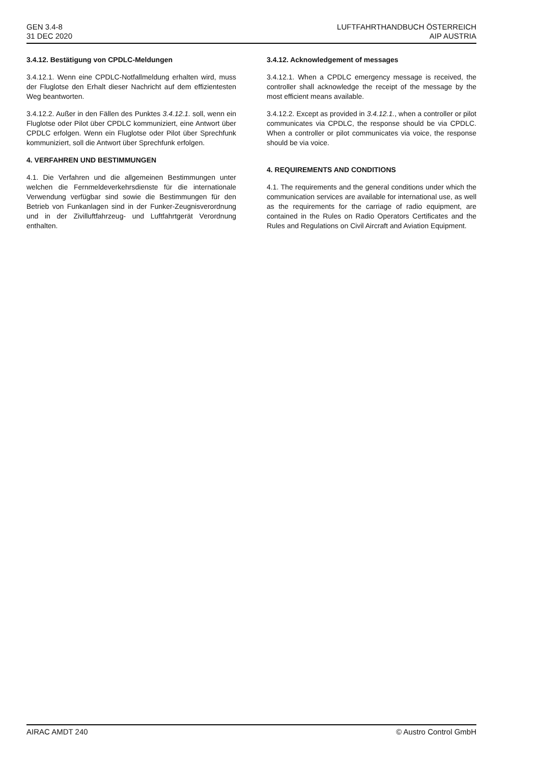GEN 3.4-8
31 DEC 2020
LUFTFAHRTHANDBUCH ÖSTERREICH
AIP AUSTRIA
3.4.12. Bestätigung von CPDLC-Meldungen
3.4.12.1. Wenn eine CPDLC-Notfallmeldung erhalten wird, muss der Fluglotse den Erhalt dieser Nachricht auf dem effizientesten Weg beantworten.
3.4.12.2. Außer in den Fällen des Punktes 3.4.12.1. soll, wenn ein Fluglotse oder Pilot über CPDLC kommuniziert, eine Antwort über CPDLC erfolgen. Wenn ein Fluglotse oder Pilot über Sprechfunk kommuniziert, soll die Antwort über Sprechfunk erfolgen.
4. VERFAHREN UND BESTIMMUNGEN
4.1. Die Verfahren und die allgemeinen Bestimmungen unter welchen die Fernmeldeverkehrsdienste für die internationale Verwendung verfügbar sind sowie die Bestimmungen für den Betrieb von Funkanlagen sind in der Funker-Zeugnisverordnung und in der Zivilluftfahrzeug- und Luftfahrtgerät Verordnung enthalten.
3.4.12. Acknowledgement of messages
3.4.12.1. When a CPDLC emergency message is received, the controller shall acknowledge the receipt of the message by the most efficient means available.
3.4.12.2. Except as provided in 3.4.12.1., when a controller or pilot communicates via CPDLC, the response should be via CPDLC. When a controller or pilot communicates via voice, the response should be via voice.
4. REQUIREMENTS AND CONDITIONS
4.1. The requirements and the general conditions under which the communication services are available for international use, as well as the requirements for the carriage of radio equipment, are contained in the Rules on Radio Operators Certificates and the Rules and Regulations on Civil Aircraft and Aviation Equipment.
AIRAC AMDT 240 © Austro Control GmbH